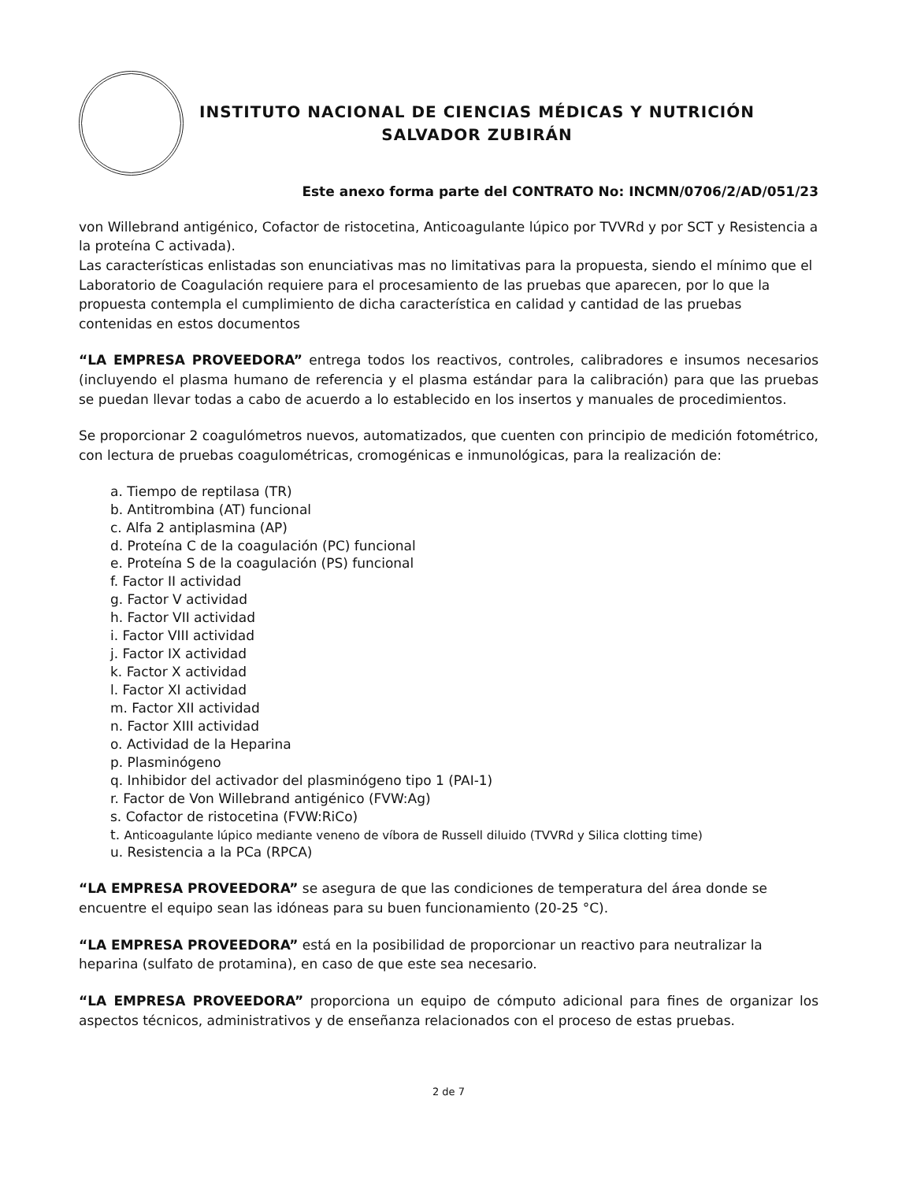INSTITUTO NACIONAL DE CIENCIAS MÉDICAS Y NUTRICIÓN
SALVADOR ZUBIRÁN
Este anexo forma parte del CONTRATO No: INCMN/0706/2/AD/051/23
von Willebrand antigénico, Cofactor de ristocetina, Anticoagulante lúpico por TVVRd y por SCT y Resistencia a la proteína C activada).
Las características enlistadas son enunciativas mas no limitativas para la propuesta, siendo el mínimo que el Laboratorio de Coagulación requiere para el procesamiento de las pruebas que aparecen, por lo que la propuesta contempla el cumplimiento de dicha característica en calidad y cantidad de las pruebas contenidas en estos documentos
“LA EMPRESA PROVEEDORA” entrega todos los reactivos, controles, calibradores e insumos necesarios (incluyendo el plasma humano de referencia y el plasma estándar para la calibración) para que las pruebas se puedan llevar todas a cabo de acuerdo a lo establecido en los insertos y manuales de procedimientos.
Se proporcionar 2 coagulómetros nuevos, automatizados, que cuenten con principio de medición fotométrico, con lectura de pruebas coagulométricas, cromogénicas e inmunológicas, para la realización de:
a. Tiempo de reptilasa (TR)
b. Antitrombina (AT) funcional
c. Alfa 2 antiplasmina (AP)
d. Proteína C de la coagulación (PC) funcional
e. Proteína S de la coagulación (PS) funcional
f. Factor II actividad
g. Factor V actividad
h. Factor VII actividad
i. Factor VIII actividad
j. Factor IX actividad
k. Factor X actividad
l. Factor XI actividad
m. Factor XII actividad
n. Factor XIII actividad
o. Actividad de la Heparina
p. Plasminógeno
q. Inhibidor del activador del plasminógeno tipo 1 (PAI-1)
r. Factor de Von Willebrand antigénico (FVW:Ag)
s. Cofactor de ristocetina (FVW:RiCo)
t. Anticoagulante lúpico mediante veneno de víbora de Russell diluido (TVVRd y Silica clotting time)
u. Resistencia a la PCa (RPCA)
“LA EMPRESA PROVEEDORA” se asegura de que las condiciones de temperatura del área donde se encuentre el equipo sean las idóneas para su buen funcionamiento (20-25 °C).
“LA EMPRESA PROVEEDORA” está en la posibilidad de proporcionar un reactivo para neutralizar la heparina (sulfato de protamina), en caso de que este sea necesario.
“LA EMPRESA PROVEEDORA” proporciona un equipo de cómputo adicional para fines de organizar los aspectos técnicos, administrativos y de enseñanza relacionados con el proceso de estas pruebas.
2 de 7